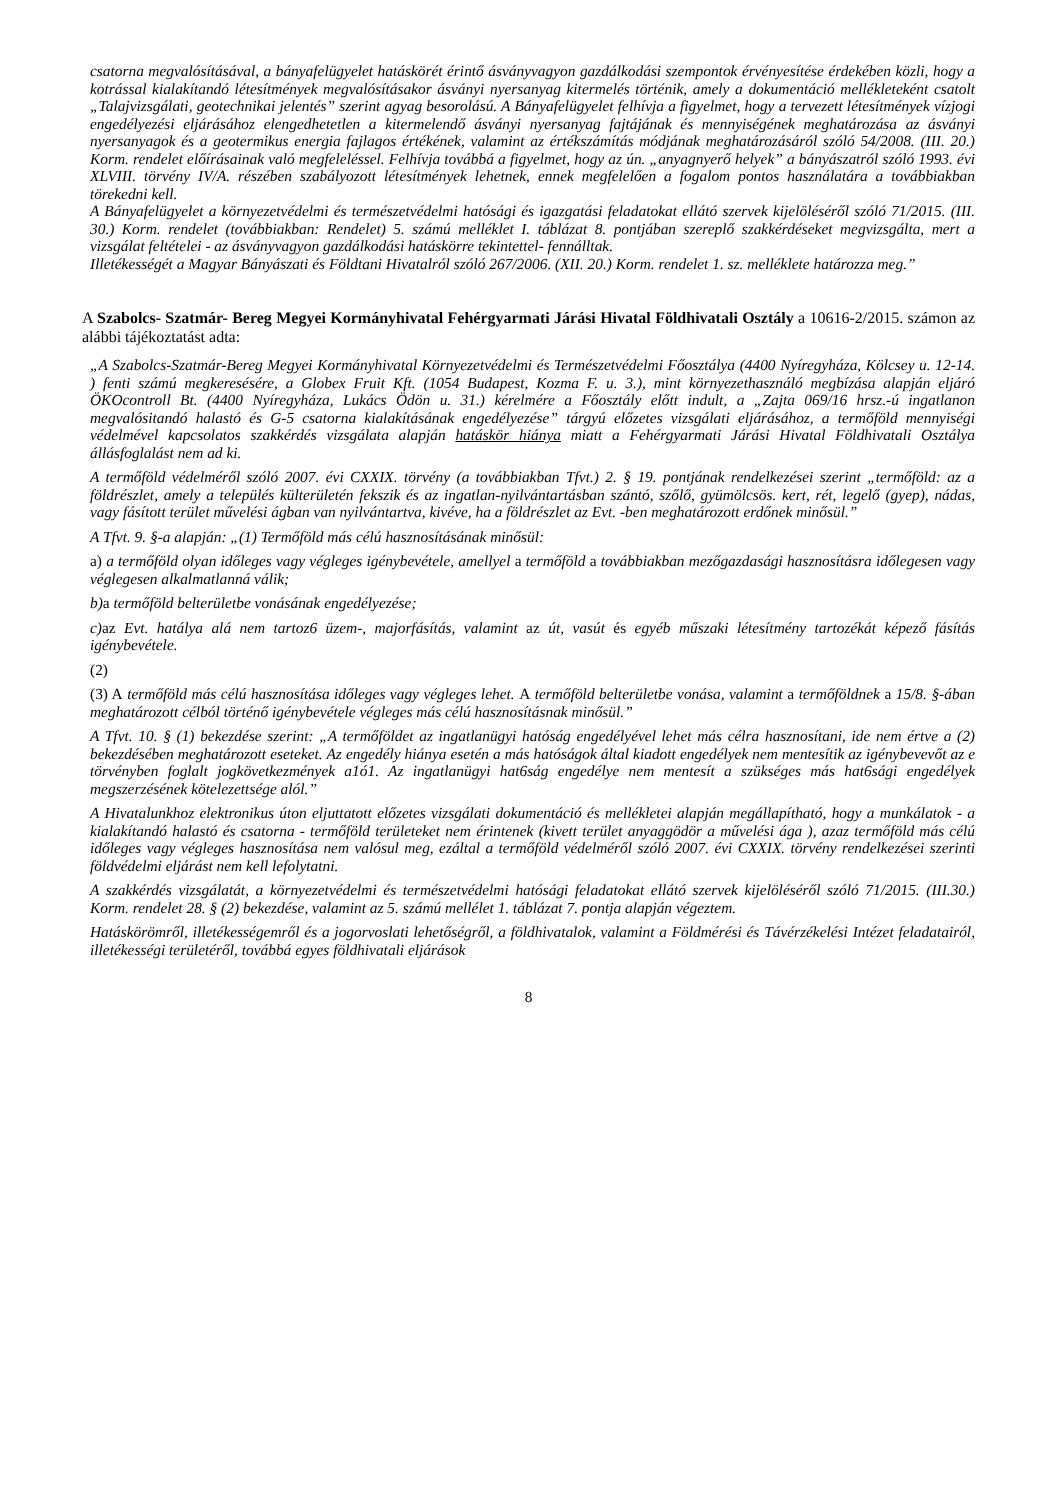csatorna megvalósításával, a bányafelügyelet hatáskörét érintő ásványvagyon gazdálkodási szempontok érvényesítése érdekében közli, hogy a kotrással kialakítandó létesítmények megvalósításakor ásványi nyersanyag kitermelés történik, amely a dokumentáció mellékleteként csatolt „Talajvizsgálati, geotechnikai jelentés” szerint agyag besorolású. A Bányafelügyelet felhívja a figyelmet, hogy a tervezett létesítmények vízjogi engedélyezési eljárásához elengedhetetlen a kitermelendő ásványi nyersanyag fajtájának és mennyiségének meghatározása az ásványi nyersanyagok és a geotermikus energia fajlagos értékének, valamint az értékszámítás módjának meghatározásáról szóló 54/2008. (III. 20.) Korm. rendelet előírásainak való megfeleléssel. Felhívja továbbá a figyelmet, hogy az ún. „anyagnyerő helyek” a bányászatról szóló 1993. évi XLVIII. törvény IV/A. részében szabályozott létesítmények lehetnek, ennek megfelelően a fogalom pontos használatára a továbbiakban törekedni kell.
A Bányafelügyelet a környezetvédelmi és természetvédelmi hatósági és igazgatási feladatokat ellátó szervek kijelöléséről szóló 71/2015. (III. 30.) Korm. rendelet (továbbiakban: Rendelet) 5. számú melléklet I. táblázat 8. pontjában szereplő szakkérdéseket megvizsgálta, mert a vizsgálat feltételei - az ásványvagyon gazdálkodási hatáskörre tekintettel- fennálltak.
Illetékességét a Magyar Bányászati és Földtani Hivatalról szóló 267/2006. (XII. 20.) Korm. rendelet 1. sz. melléklete határozza meg.”
A Szabolcs- Szatmár- Bereg Megyei Kormányhivatal Fehérgyarmati Járási Hivatal Földhivatali Osztály a 10616-2/2015. számon az alábbi tájékoztatást adta:
„A Szabolcs-Szatmár-Bereg Megyei Kormányhivatal Környezetvédelmi és Természetvédelmi Főosztálya (4400 Nyíregyháza, Kölcsey u. 12-14. ) fenti számú megkeresésére, a Globex Fruit Kft. (1054 Budapest, Kozma F. u. 3.), mint környezethasználó megbízása alapján eljáró ÖKOcontroll Bt. (4400 Nyíregyháza, Lukács Ödön u. 31.) kérelmére a Főosztály előtt indult, a „Zajta 069/16 hrsz.-ú ingatlanon megvalósitandó halastó és G-5 csatorna kialakításának engedélyezése” tárgyú előzetes vizsgálati eljárásához, a termőföld mennyiségi védelmével kapcsolatos szakkérdés vizsgálata alapján hatáskör hiánya miatt a Fehérgyarmati Járási Hivatal Földhivatali Osztálya állásfoglalást nem ad ki.
A termőföld védelméről szóló 2007. évi CXXIX. törvény (a továbbiakban Tfvt.) 2. § 19. pontjának rendelkezései szerint „termőföld: az a földrészlet, amely a település külterületén fekszik és az ingatlan-nyilvántartásban szántó, szőlő, gyümölcsös. kert, rét, legelő (gyep), nádas, vagy fásított terület művelési ágban van nyilvántartva, kivéve, ha a földrészlet az Evt. -ben meghatározott erdőnek minősül.”
A Tfvt. 9. §-a alapján: „(1) Termőföld más célú hasznosításának minősül:
a) a termőföld olyan időleges vagy végleges igénybevétele, amellyel a termőföld a továbbiakban mezőgazdasági hasznosításra időlegesen vagy véglegesen alkalmatlanná válik;
b)a termőföld belterületbe vonásának engedélyezése;
c)az Evt. hatálya alá nem tartoz6 üzem-, majorfásítás, valamint az út, vasút és egyéb műszaki létesítmény tartozékát képező fásítás igénybevétele.
(2)
(3) A termőföld más célú hasznosítása időleges vagy végleges lehet. A termőföld belterületbe vonása, valamint a termőföldnek a 15/8. §-ában meghatározott célból történő igénybevétele végleges más célú hasznosításnak minősül.”
A Tfvt. 10. § (1) bekezdése szerint: „A termőföldet az ingatlanügyi hatóság engedélyével lehet más célra hasznosítani, ide nem értve a (2) bekezdésében meghatározott eseteket. Az engedély hiánya esetén a más hatóságok által kiadott engedélyek nem mentesítik az igénybevevőt az e törvényben foglalt jogkövetkezmények a1ó1. Az ingatlanügyi hat6ság engedélye nem mentesít a szükséges más hat6sági engedélyek megszerzésének kötelezettsége alól.”
A Hivatalunkhoz elektronikus úton eljuttatott előzetes vizsgálati dokumentáció és mellékletei alapján megállapítható, hogy a munkálatok - a kialakítandó halastó és csatorna - termőföld területeket nem érintenek (kivett terület anyaggödör a művelési ága ), azaz termőföld más célú időleges vagy végleges hasznosítása nem valósul meg, ezáltal a termőföld védelméről szóló 2007. évi CXXIX. törvény rendelkezései szerinti földvédelmi eljárást nem kell lefolytatni.
A szakkérdés vizsgálatát, a környezetvédelmi és természetvédelmi hatósági feladatokat ellátó szervek kijelöléséről szóló 71/2015. (III.30.) Korm. rendelet 28. § (2) bekezdése, valamint az 5. számú mellélet 1. táblázat 7. pontja alapján végeztem.
Hatáskörömről, illetékességemről és a jogorvoslati lehetőségről, a földhivatalok, valamint a Földmérési és Távérzékelési Intézet feladatairól, illetékességi területéről, továbbá egyes földhivatali eljárások
8